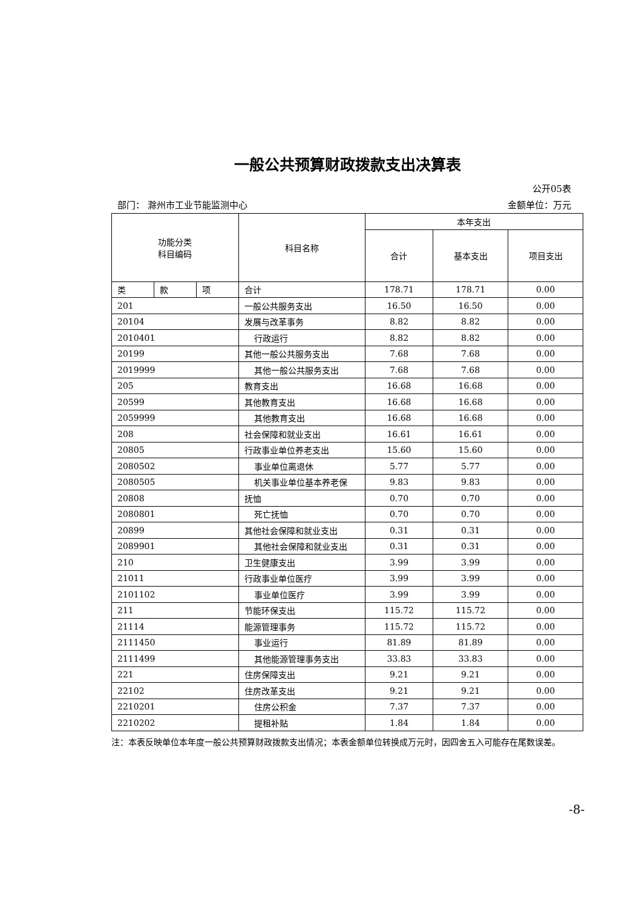一般公共预算财政拨款支出决算表
公开05表
部门： 滁州市工业节能监测中心 金额单位：万元
| 功能分类 科目编码 | | | 科目名称 | 本年支出 | | |
| --- | --- | --- | --- | --- | --- | --- |
| | | | | 合计 | 基本支出 | 项目支出 |
| 类 | 款 | 项 | 合计 | 178.71 | 178.71 | 0.00 |
| 201 | | | 一般公共服务支出 | 16.50 | 16.50 | 0.00 |
| 20104 | | | 发展与改革事务 | 8.82 | 8.82 | 0.00 |
| 2010401 | | | 行政运行 | 8.82 | 8.82 | 0.00 |
| 20199 | | | 其他一般公共服务支出 | 7.68 | 7.68 | 0.00 |
| 2019999 | | | 其他一般公共服务支出 | 7.68 | 7.68 | 0.00 |
| 205 | | | 教育支出 | 16.68 | 16.68 | 0.00 |
| 20599 | | | 其他教育支出 | 16.68 | 16.68 | 0.00 |
| 2059999 | | | 其他教育支出 | 16.68 | 16.68 | 0.00 |
| 208 | | | 社会保障和就业支出 | 16.61 | 16.61 | 0.00 |
| 20805 | | | 行政事业单位养老支出 | 15.60 | 15.60 | 0.00 |
| 2080502 | | | 事业单位离退休 | 5.77 | 5.77 | 0.00 |
| 2080505 | | | 机关事业单位基本养老保 | 9.83 | 9.83 | 0.00 |
| 20808 | | | 抚恤 | 0.70 | 0.70 | 0.00 |
| 2080801 | | | 死亡抚恤 | 0.70 | 0.70 | 0.00 |
| 20899 | | | 其他社会保障和就业支出 | 0.31 | 0.31 | 0.00 |
| 2089901 | | | 其他社会保障和就业支出 | 0.31 | 0.31 | 0.00 |
| 210 | | | 卫生健康支出 | 3.99 | 3.99 | 0.00 |
| 21011 | | | 行政事业单位医疗 | 3.99 | 3.99 | 0.00 |
| 2101102 | | | 事业单位医疗 | 3.99 | 3.99 | 0.00 |
| 211 | | | 节能环保支出 | 115.72 | 115.72 | 0.00 |
| 21114 | | | 能源管理事务 | 115.72 | 115.72 | 0.00 |
| 2111450 | | | 事业运行 | 81.89 | 81.89 | 0.00 |
| 2111499 | | | 其他能源管理事务支出 | 33.83 | 33.83 | 0.00 |
| 221 | | | 住房保障支出 | 9.21 | 9.21 | 0.00 |
| 22102 | | | 住房改革支出 | 9.21 | 9.21 | 0.00 |
| 2210201 | | | 住房公积金 | 7.37 | 7.37 | 0.00 |
| 2210202 | | | 提租补贴 | 1.84 | 1.84 | 0.00 |
注：本表反映单位本年度一般公共预算财政拨款支出情况；本表金额单位转换成万元时，因四舍五入可能存在尾数误差。
-8-